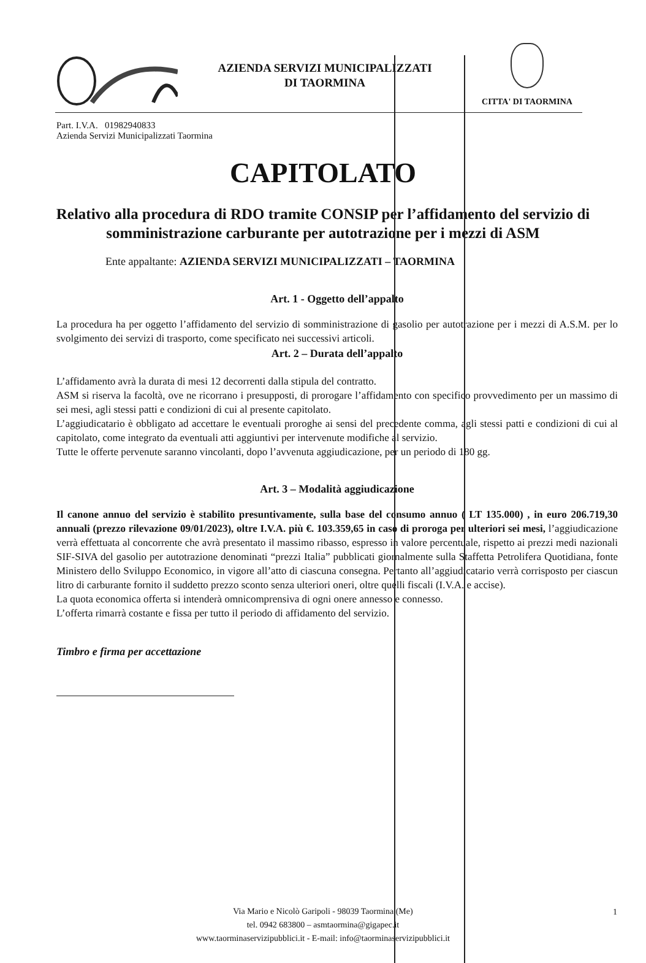AZIENDA SERVIZI MUNICIPALIZZATI
DI TAORMINA
CITTA' DI TAORMINA
Part. I.V.A. 01982940833
Azienda Servizi Municipalizzati Taormina
CAPITOLATO
Relativo alla procedura di RDO tramite CONSIP per l’affidamento del servizio di somministrazione carburante per autotrazione per i mezzi di ASM
Ente appaltante: AZIENDA SERVIZI MUNICIPALIZZATI – TAORMINA
Art. 1 - Oggetto dell’appalto
La procedura ha per oggetto l’affidamento del servizio di somministrazione di gasolio per autotrazione per i mezzi di A.S.M. per lo svolgimento dei servizi di trasporto, come specificato nei successivi articoli.
Art. 2 – Durata dell’appalto
L’affidamento avrà la durata di mesi 12 decorrenti dalla stipula del contratto.
ASM si riserva la facoltà, ove ne ricorrano i presupposti, di prorogare l’affidamento con specifico provvedimento per un massimo di sei mesi, agli stessi patti e condizioni di cui al presente capitolato.
L’aggiudicatario è obbligato ad accettare le eventuali proroghe ai sensi del precedente comma, agli stessi patti e condizioni di cui al capitolato, come integrato da eventuali atti aggiuntivi per intervenute modifiche al servizio.
Tutte le offerte pervenute saranno vincolanti, dopo l’avvenuta aggiudicazione, per un periodo di 180 gg.
Art. 3 – Modalità aggiudicazione
Il canone annuo del servizio è stabilito presuntivamente, sulla base del consumo annuo ( LT 135.000) , in euro 206.719,30 annuali (prezzo rilevazione 09/01/2023), oltre I.V.A. più €. 103.359,65 in caso di proroga per ulteriori sei mesi, l’aggiudicazione verrà effettuata al concorrente che avrà presentato il massimo ribasso, espresso in valore percentuale, rispetto ai prezzi medi nazionali SIF-SIVA del gasolio per autotrazione denominati “prezzi Italia” pubblicati giornalmente sulla Staffetta Petrolifera Quotidiana, fonte Ministero dello Sviluppo Economico, in vigore all’atto di ciascuna consegna. Pertanto all’aggiudicatario verrà corrisposto per ciascun litro di carburante fornito il suddetto prezzo sconto senza ulteriori oneri, oltre quelli fiscali (I.V.A. e accise).
La quota economica offerta si intenderà omnicomprensiva di ogni onere annesso e connesso.
L’offerta rimarrà costante e fissa per tutto il periodo di affidamento del servizio.
Timbro e firma per accettazione
Via Mario e Nicolò Garipoli - 98039 Taormina (Me)
tel. 0942 683800 – asmtaormina@gigapec.it
www.taorminaservizipubblici.it - E-mail: info@taorminaservizipubblici.it
1